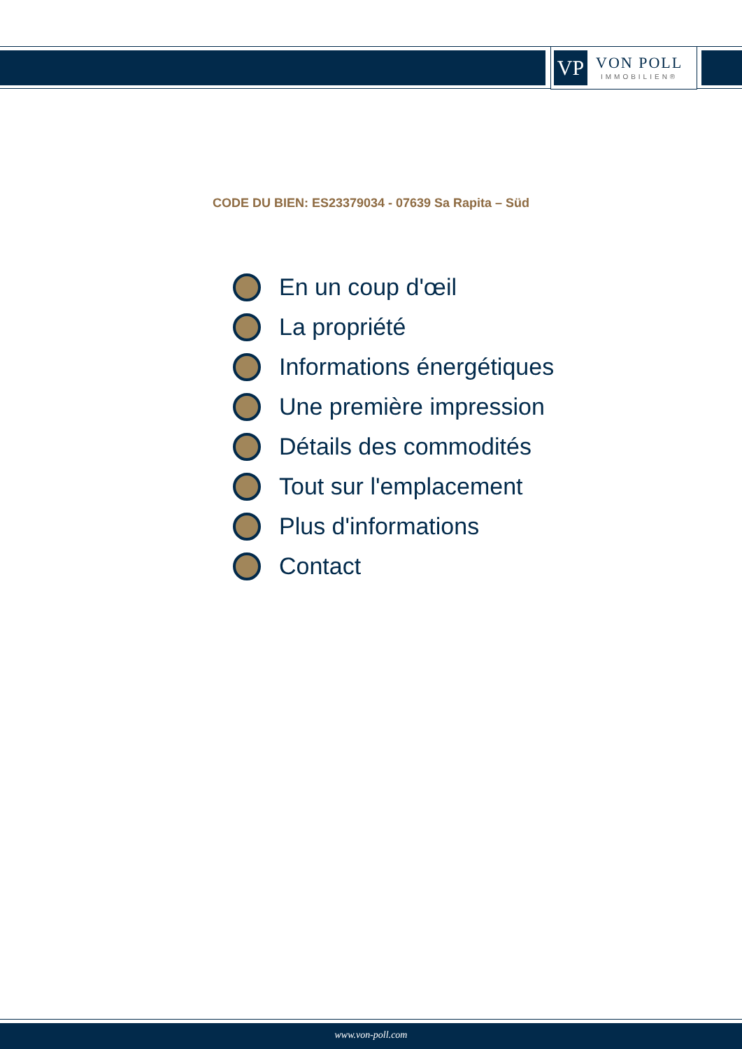VP
VON POLL
IMMOBILIEN®
CODE DU BIEN: ES23379034 - 07639 Sa Rapita – Süd
En un coup d'œil
La propriété
Informations énergétiques
Une première impression
Détails des commodités
Tout sur l'emplacement
Plus d'informations
Contact
www.von-poll.com